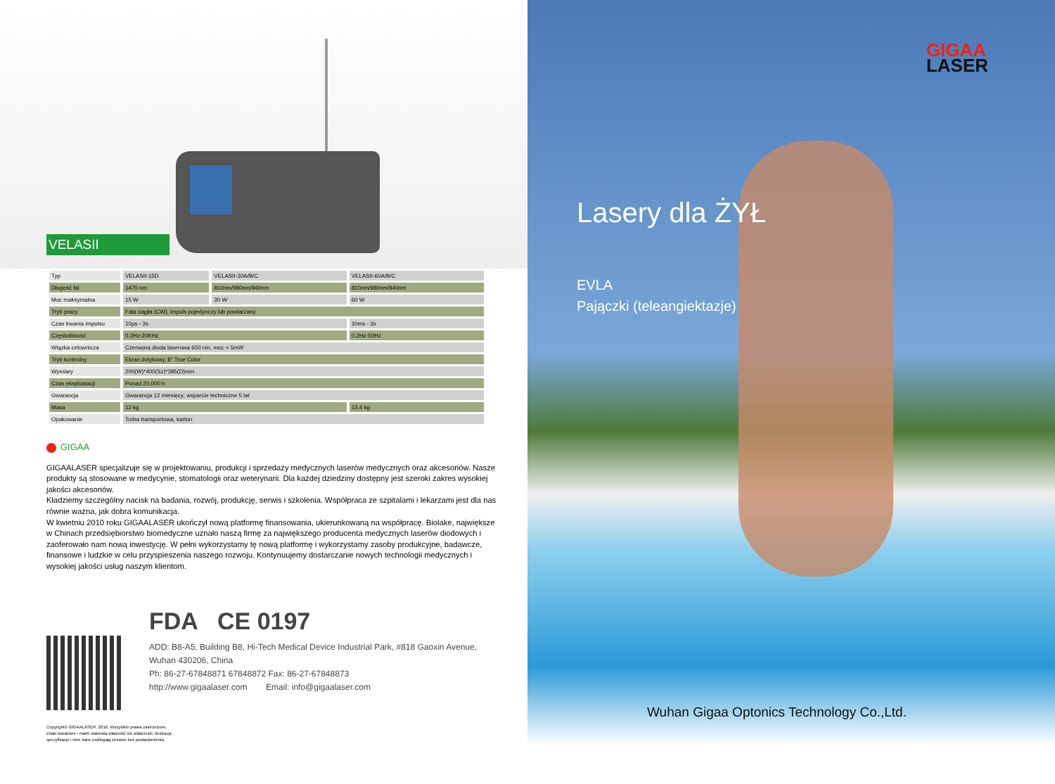VELASII
| Typ | VELASII-15D | VELASII-30A/B/C | VELASII-60A/B/C |
| Długość fal | 1470 nm | 810nm/980nm/940nm | 810nm/980nm/940nm |
| Moc maksymalna | 15 W | 30 W | 60 W |
| Tryb pracy | Fala ciągła (CW), impuls pojedynczy lub powtarzany | | |
| Czas trwania impulsu | 10µs - 3s | | 10ms - 3s |
| Częstotliwość | 0.2Hz-20KHz | | 0.2Hz-50Hz |
| Wiązka celownicza | Czerwona dioda laserowa 650 nm, moc < 5mW | | |
| Tryb kontrolny | Ekran dotykowy, 8" True Color | | |
| Wymiary | 200(W)*400(Sz)*385(D)mm | | |
| Czas eksploatacji | Ponad 20,000 h | | |
| Gwarancja | Gwarancja 12 miesięcy; wsparcie techniczne 5 lat | | |
| Masa | 12 kg | | 13,4 kg |
| Opakowanie | Torba transportowa, karton | | |
GIGAA
GIGAALASER specjalizuje się w projektowaniu, produkcji i sprzedaży medycznych laserów medycznych oraz akcesoriów. Nasze produkty są stosowane w medycynie, stomatologii oraz weterynarii. Dla każdej dziedziny dostępny jest szeroki zakres wysokiej jakości akcesoriów.
Kładziemy szczególny nacisk na badania, rozwój, produkcję, serwis i szkolenia. Współpraca ze szpitalami i lekarzami jest dla nas równie ważna, jak dobra komunikacja.
W kwietniu 2010 roku GIGAALASER ukończył nową platformę finansowania, ukierunkowaną na współpracę. Biolake, największe w Chinach przedsiębiorstwo biomedyczne uznało naszą firmę za największego producenta medycznych laserów diodowych i zaoferowało nam nową inwestycję. W pełni wykorzystamy tę nową platformę i wykorzystamy zasoby produkcyjne, badawcze, finansowe i ludzkie w celu przyspieszenia naszego rozwoju. Kontynuujemy dostarczanie nowych technologii medycznych i wysokiej jakości usług naszym klientom.
FDA CE 0197
ADD: B8-A5, Building B8, Hi-Tech Medical Device Industrial Park, #818 Gaoxin Avenue,
Wuhan 430206, China
Ph: 86-27-67848871 67848872 Fax: 86-27-67848873
http://www.gigaalaser.com Email: info@gigaalaser.com
Copyright© GIGAALASER. 2016. Wszystkie prawa zastrzeżone.
Znaki towarowe i marki stanowią własność ich właścicieli. Ilustracje, specyfikacje i inne dane podlegają zmianie bez powiadomienia.
GIGAA
LASER
Lasery dla ŻYŁ
EVLA
Pajączki (teleangiektazje)
Wuhan Gigaa Optonics Technology Co.,Ltd.